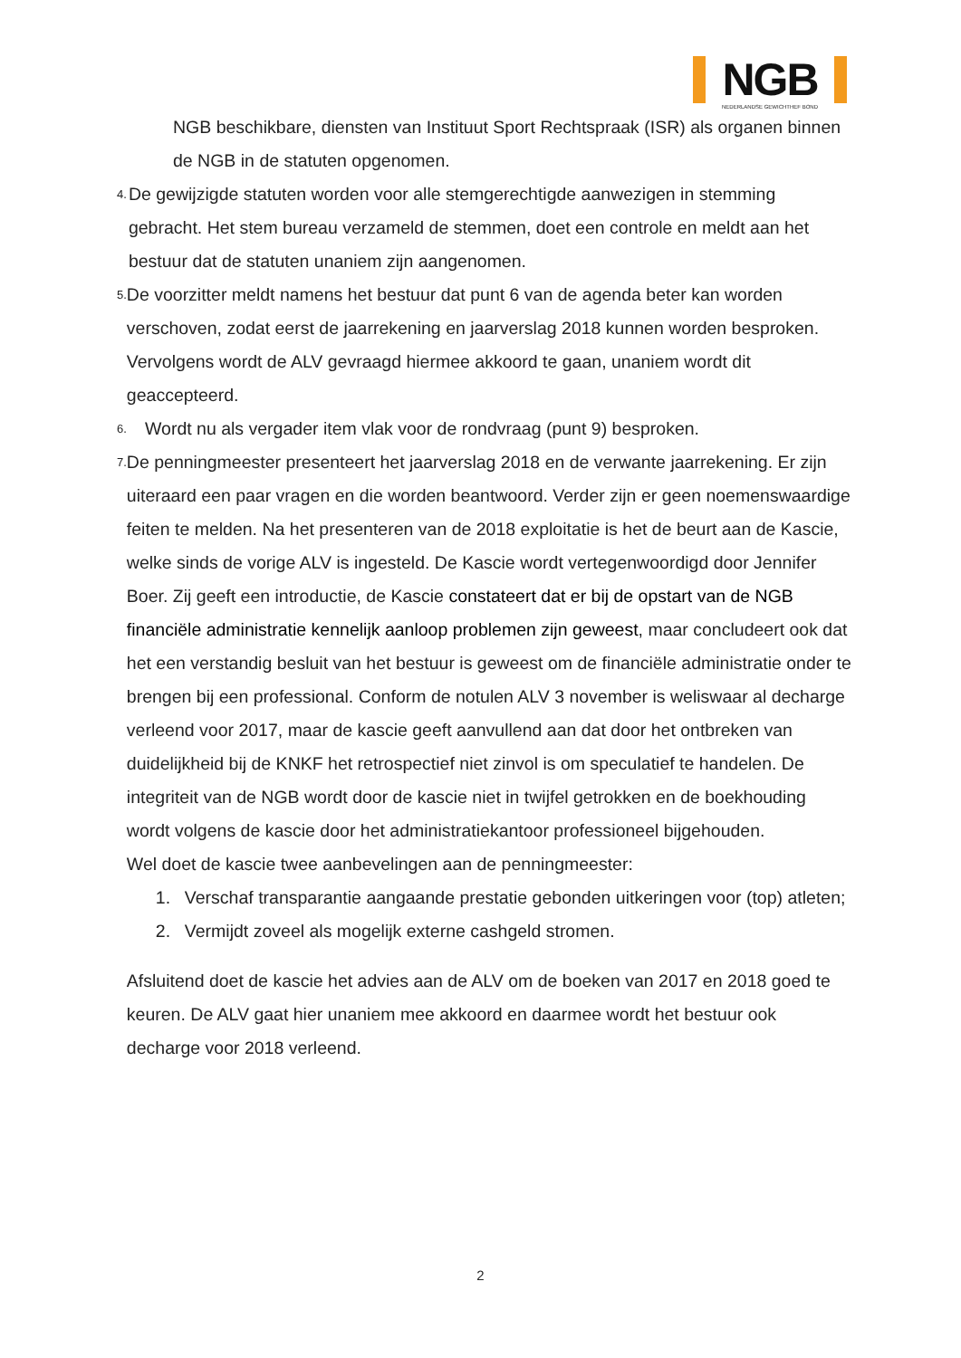NGB
NEDERLANDSE GEWICHTHEF BOND
NGB beschikbare, diensten van Instituut Sport Rechtspraak (ISR) als organen binnen de NGB in de statuten opgenomen.
4.
De gewijzigde statuten worden voor alle stemgerechtigde aanwezigen in stemming gebracht. Het stem bureau verzameld de stemmen, doet een controle en meldt aan het bestuur dat de statuten unaniem zijn aangenomen.
5.
De voorzitter meldt namens het bestuur dat punt 6 van de agenda beter kan worden verschoven, zodat eerst de jaarrekening en jaarverslag 2018 kunnen worden besproken. Vervolgens wordt de ALV gevraagd hiermee akkoord te gaan, unaniem wordt dit geaccepteerd.
6.
Wordt nu als vergader item vlak voor de rondvraag (punt 9) besproken.
7.
De penningmeester presenteert het jaarverslag 2018 en de verwante jaarrekening. Er zijn uiteraard een paar vragen en die worden beantwoord. Verder zijn er geen noemenswaardige feiten te melden. Na het presenteren van de 2018 exploitatie is het de beurt aan de Kascie, welke sinds de vorige ALV is ingesteld. De Kascie wordt vertegenwoordigd door Jennifer Boer. Zij geeft een introductie, de Kascie constateert dat er bij de opstart van de NGB financiële administratie kennelijk aanloop problemen zijn geweest, maar concludeert ook dat het een verstandig besluit van het bestuur is geweest om de financiële administratie onder te brengen bij een professional. Conform de notulen ALV 3 november is weliswaar al decharge verleend voor 2017, maar de kascie geeft aanvullend aan dat door het ontbreken van duidelijkheid bij de KNKF het retrospectief niet zinvol is om speculatief te handelen. De integriteit van de NGB wordt door de kascie niet in twijfel getrokken en de boekhouding wordt volgens de kascie door het administratiekantoor professioneel bijgehouden.
Wel doet de kascie twee aanbevelingen aan de penningmeester:
1. Verschaf transparantie aangaande prestatie gebonden uitkeringen voor (top) atleten;
2. Vermijdt zoveel als mogelijk externe cashgeld stromen.
Afsluitend doet de kascie het advies aan de ALV om de boeken van 2017 en 2018 goed te keuren. De ALV gaat hier unaniem mee akkoord en daarmee wordt het bestuur ook decharge voor 2018 verleend.
2